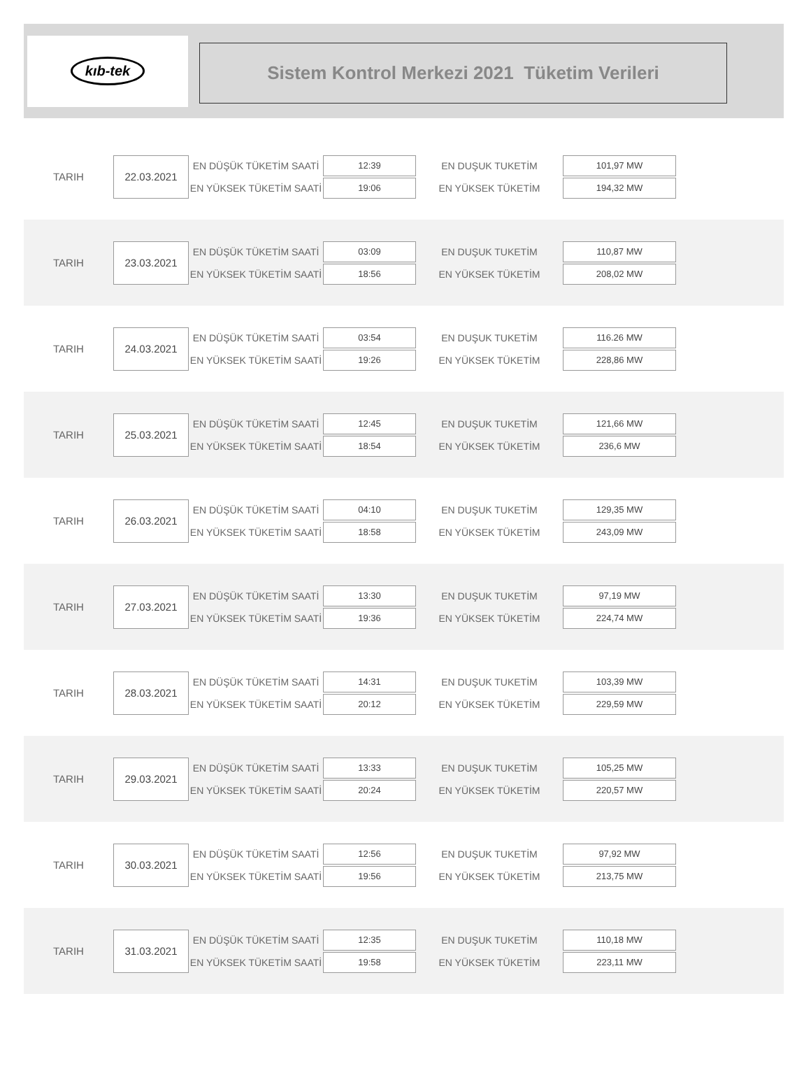kıb-tek
Sistem Kontrol Merkezi 2021 Tüketim Verileri
TARIH
22.03.2021
EN DÜŞÜK TÜKETİM SAATİ
EN YÜKSEK TÜKETİM SAATİ
12:39
19:06
EN DUŞUK TUKETİM
EN YÜKSEK TÜKETİM
101,97 MW
194,32 MW
TARIH
23.03.2021
EN DÜŞÜK TÜKETİM SAATİ
EN YÜKSEK TÜKETİM SAATİ
03:09
18:56
EN DUŞUK TUKETİM
EN YÜKSEK TÜKETİM
110,87 MW
208,02 MW
TARIH
24.03.2021
EN DÜŞÜK TÜKETİM SAATİ
EN YÜKSEK TÜKETİM SAATİ
03:54
19:26
EN DUŞUK TUKETİM
EN YÜKSEK TÜKETİM
116.26 MW
228,86 MW
TARIH
25.03.2021
EN DÜŞÜK TÜKETİM SAATİ
EN YÜKSEK TÜKETİM SAATİ
12:45
18:54
EN DUŞUK TUKETİM
EN YÜKSEK TÜKETİM
121,66 MW
236,6 MW
TARIH
26.03.2021
EN DÜŞÜK TÜKETİM SAATİ
EN YÜKSEK TÜKETİM SAATİ
04:10
18:58
EN DUŞUK TUKETİM
EN YÜKSEK TÜKETİM
129,35 MW
243,09 MW
TARIH
27.03.2021
EN DÜŞÜK TÜKETİM SAATİ
EN YÜKSEK TÜKETİM SAATİ
13:30
19:36
EN DUŞUK TUKETİM
EN YÜKSEK TÜKETİM
97,19 MW
224,74 MW
TARIH
28.03.2021
EN DÜŞÜK TÜKETİM SAATİ
EN YÜKSEK TÜKETİM SAATİ
14:31
20:12
EN DUŞUK TUKETİM
EN YÜKSEK TÜKETİM
103,39 MW
229,59 MW
TARIH
29.03.2021
EN DÜŞÜK TÜKETİM SAATİ
EN YÜKSEK TÜKETİM SAATİ
13:33
20:24
EN DUŞUK TUKETİM
EN YÜKSEK TÜKETİM
105,25 MW
220,57 MW
TARIH
30.03.2021
EN DÜŞÜK TÜKETİM SAATİ
EN YÜKSEK TÜKETİM SAATİ
12:56
19:56
EN DUŞUK TUKETİM
EN YÜKSEK TÜKETİM
97,92 MW
213,75 MW
TARIH
31.03.2021
EN DÜŞÜK TÜKETİM SAATİ
EN YÜKSEK TÜKETİM SAATİ
12:35
19:58
EN DUŞUK TUKETİM
EN YÜKSEK TÜKETİM
110,18 MW
223,11 MW